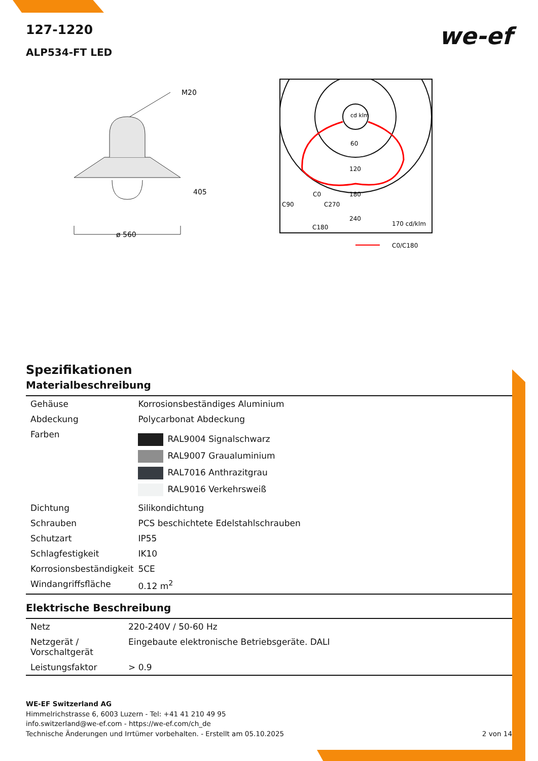we-ef
127-1220
ALP534-FT LED
M20
405
ø 560
60
120
180
240
cd klm
C0
C90
C270
C180
170 cd/klm
C0/C180
Spezifikationen
Materialbeschreibung
| Gehäuse | Korrosionsbeständiges Aluminium |
| Abdeckung | Polycarbonat Abdeckung |
| Farben | RAL9004 Signalschwarz RAL9007 Graualuminium RAL7016 Anthrazitgrau RAL9016 Verkehrsweiß |
| Dichtung | Silikondichtung |
| Schrauben | PCS beschichtete Edelstahlschrauben |
| Schutzart | IP55 |
| Schlagfestigkeit | IK10 |
| Korrosionsbeständigkeit | 5CE |
| Windangriffsfläche | 0.12 m<sup>2</sup> |
Elektrische Beschreibung
| Netz | 220-240V / 50-60 Hz |
| Netzgerät / Vorschaltgerät | Eingebaute elektronische Betriebsgeräte. DALI |
| Leistungsfaktor | > 0.9 |
WE-EF Switzerland AG
Himmelrichstrasse 6, 6003 Luzern - Tel: +41 41 210 49 95
info.switzerland@we-ef.com - https://we-ef.com/ch_de
Technische Änderungen und Irrtümer vorbehalten. - Erstellt am 05.10.2025 2 von 14